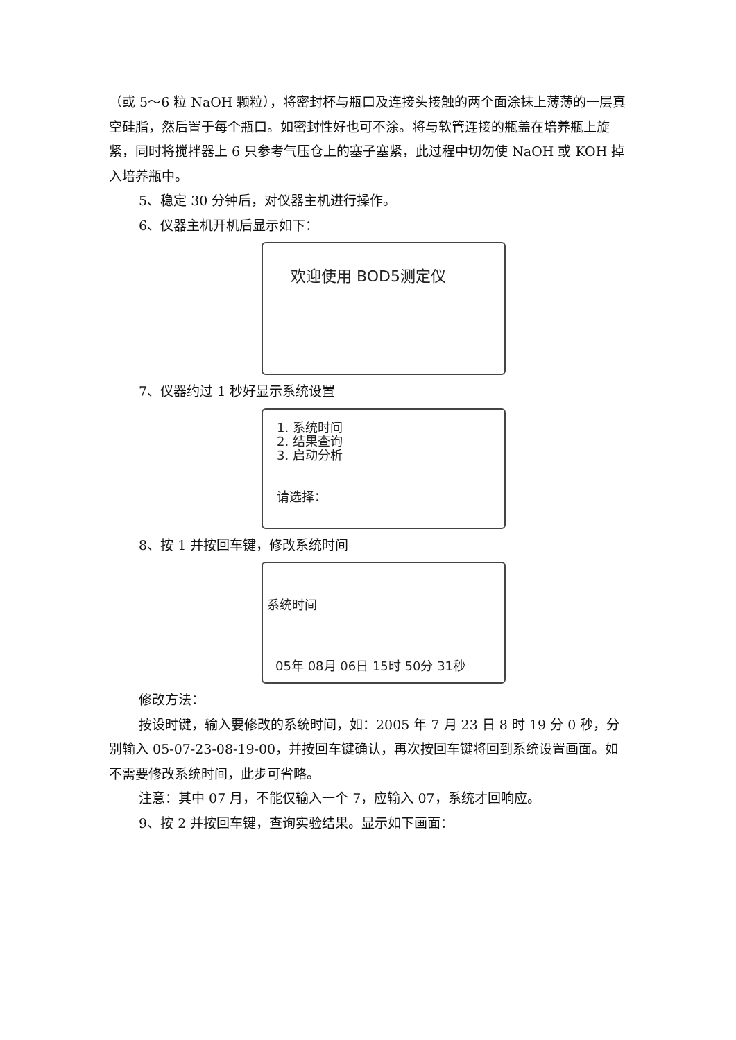（或 5～6 粒 NaOH 颗粒），将密封杯与瓶口及连接头接触的两个面涂抹上薄薄的一层真空硅脂，然后置于每个瓶口。如密封性好也可不涂。将与软管连接的瓶盖在培养瓶上旋紧，同时将搅拌器上 6 只参考气压仓上的塞子塞紧，此过程中切勿使 NaOH 或 KOH 掉入培养瓶中。
5、稳定 30 分钟后，对仪器主机进行操作。
6、仪器主机开机后显示如下：
欢迎使用 BOD5测定仪
7、仪器约过 1 秒好显示系统设置
1. 系统时间
2. 结果查询
3. 启动分析
请选择：
8、按 1 并按回车键，修改系统时间
系统时间
05年 08月 06日 15时 50分 31秒
修改方法：
按设时键，输入要修改的系统时间，如：2005 年 7 月 23 日 8 时 19 分 0 秒，分别输入 05-07-23-08-19-00，并按回车键确认，再次按回车键将回到系统设置画面。如不需要修改系统时间，此步可省略。
注意：其中 07 月，不能仅输入一个 7，应输入 07，系统才回响应。
9、按 2 并按回车键，查询实验结果。显示如下画面：